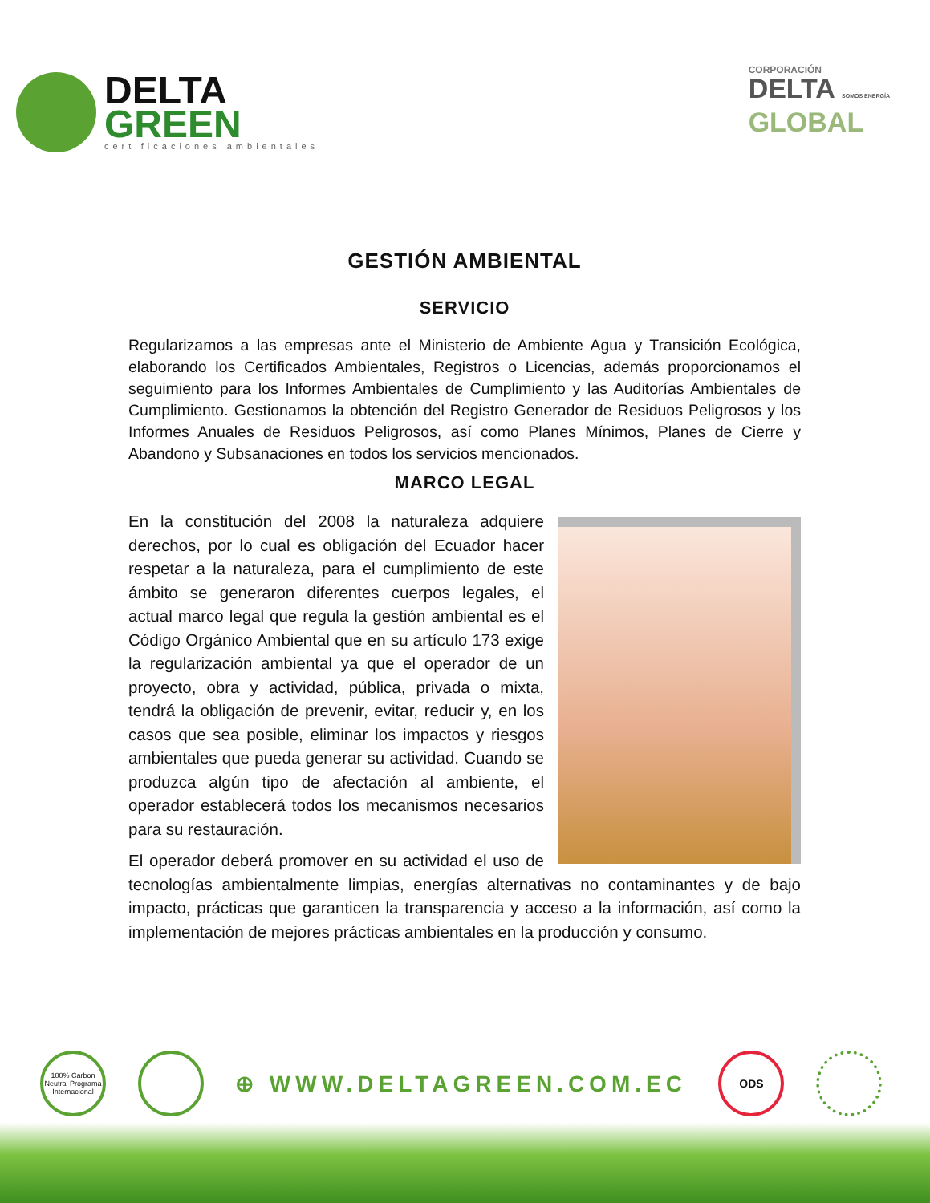DELTA
GREEN
certificaciones ambientales
CORPORACIÓN
DELTA SOMOS ENERGÍA
GLOBAL
GESTIÓN AMBIENTAL
SERVICIO
Regularizamos a las empresas ante el Ministerio de Ambiente Agua y Transición Ecológica, elaborando los Certificados Ambientales, Registros o Licencias, además proporcionamos el seguimiento para los Informes Ambientales de Cumplimiento y las Auditorías Ambientales de Cumplimiento. Gestionamos la obtención del Registro Generador de Residuos Peligrosos y los Informes Anuales de Residuos Peligrosos, así como Planes Mínimos, Planes de Cierre y Abandono y Subsanaciones en todos los servicios mencionados.
MARCO LEGAL
En la constitución del 2008 la naturaleza adquiere derechos, por lo cual es obligación del Ecuador hacer respetar a la naturaleza, para el cumplimiento de este ámbito se generaron diferentes cuerpos legales, el actual marco legal que regula la gestión ambiental es el Código Orgánico Ambiental que en su artículo 173 exige la regularización ambiental ya que el operador de un proyecto, obra y actividad, pública, privada o mixta, tendrá la obligación de prevenir, evitar, reducir y, en los casos que sea posible, eliminar los impactos y riesgos ambientales que pueda generar su actividad. Cuando se produzca algún tipo de afectación al ambiente, el operador establecerá todos los mecanismos necesarios para su restauración.
El operador deberá promover en su actividad el uso de tecnologías ambientalmente limpias, energías alternativas no contaminantes y de bajo impacto, prácticas que garanticen la transparencia y acceso a la información, así como la implementación de mejores prácticas ambientales en la producción y consumo.
100% Carbon Neutral Programa Internacional
⊕ WWW.DELTAGREEN.COM.EC
ODS